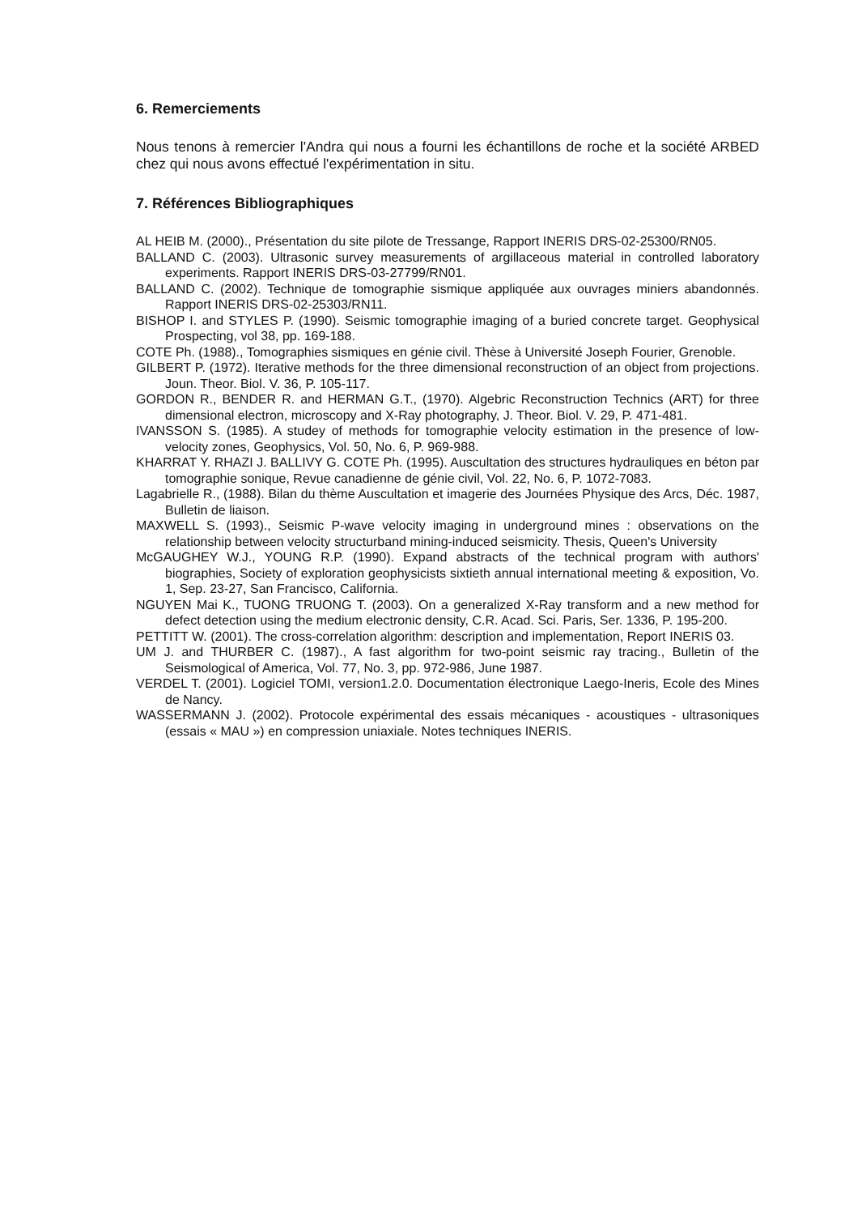6. Remerciements
Nous tenons à remercier l'Andra qui nous a fourni les échantillons de roche et la société ARBED chez qui nous avons effectué l'expérimentation in situ.
7. Références Bibliographiques
AL HEIB M. (2000)., Présentation du site pilote de Tressange, Rapport INERIS DRS-02-25300/RN05.
BALLAND C. (2003). Ultrasonic survey measurements of argillaceous material in controlled laboratory experiments. Rapport INERIS DRS-03-27799/RN01.
BALLAND C. (2002). Technique de tomographie sismique appliquée aux ouvrages miniers abandonnés. Rapport INERIS DRS-02-25303/RN11.
BISHOP I. and STYLES P. (1990). Seismic tomographie imaging of a buried concrete target. Geophysical Prospecting, vol 38, pp. 169-188.
COTE Ph. (1988)., Tomographies sismiques en génie civil. Thèse à Université Joseph Fourier, Grenoble.
GILBERT P. (1972). Iterative methods for the three dimensional reconstruction of an object from projections. Joun. Theor. Biol. V. 36, P. 105-117.
GORDON R., BENDER R. and HERMAN G.T., (1970). Algebric Reconstruction Technics (ART) for three dimensional electron, microscopy and X-Ray photography, J. Theor. Biol. V. 29, P. 471-481.
IVANSSON S. (1985). A studey of methods for tomographie velocity estimation in the presence of low-velocity zones, Geophysics, Vol. 50, No. 6, P. 969-988.
KHARRAT Y. RHAZI J. BALLIVY G. COTE Ph. (1995). Auscultation des structures hydrauliques en béton par tomographie sonique, Revue canadienne de génie civil, Vol. 22, No. 6, P. 1072-7083.
Lagabrielle R., (1988). Bilan du thème Auscultation et imagerie des Journées Physique des Arcs, Déc. 1987, Bulletin de liaison.
MAXWELL S. (1993)., Seismic P-wave velocity imaging in underground mines : observations on the relationship between velocity structurband mining-induced seismicity. Thesis, Queen's University
McGAUGHEY W.J., YOUNG R.P. (1990). Expand abstracts of the technical program with authors' biographies, Society of exploration geophysicists sixtieth annual international meeting & exposition, Vo. 1, Sep. 23-27, San Francisco, California.
NGUYEN Mai K., TUONG TRUONG T. (2003). On a generalized X-Ray transform and a new method for defect detection using the medium electronic density, C.R. Acad. Sci. Paris, Ser. 1336, P. 195-200.
PETTITT W. (2001). The cross-correlation algorithm: description and implementation, Report INERIS 03.
UM J. and THURBER C. (1987)., A fast algorithm for two-point seismic ray tracing., Bulletin of the Seismological of America, Vol. 77, No. 3, pp. 972-986, June 1987.
VERDEL T. (2001). Logiciel TOMI, version1.2.0. Documentation électronique Laego-Ineris, Ecole des Mines de Nancy.
WASSERMANN J. (2002). Protocole expérimental des essais mécaniques - acoustiques - ultrasoniques (essais « MAU ») en compression uniaxiale. Notes techniques INERIS.